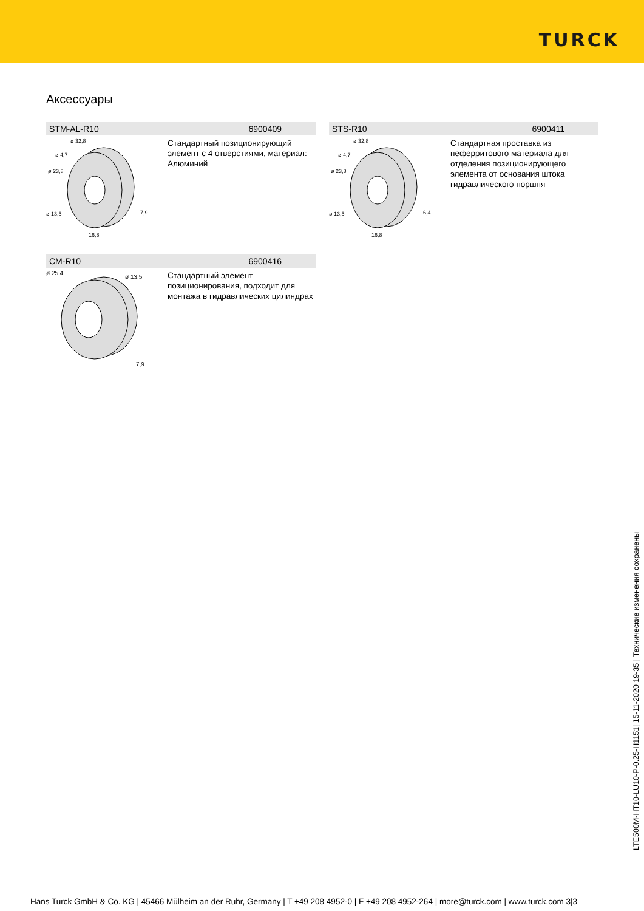TURCK
Аксессуары
STM-AL-R10 6900409
ø 32,8
ø 4,7
ø 23,8
ø 13,5
7,9
16,8
Стандартный позиционирующий элемент с 4 отверстиями, материал: Алюминий
STS-R10 6900411
ø 32,8
ø 4,7
ø 23,8
ø 13,5
6,4
16,8
Стандартная проставка из неферритового материала для отделения позиционирующего элемента от основания штока гидравлического поршня
CM-R10 6900416
ø 25,4
ø 13,5
7,9
Стандартный элемент позиционирования, подходит для монтажа в гидравлических цилиндрах
LTE500M-HT10-LU10-P-0.25-H1151| 15-11-2020 19-35 | Технические изменения сохранены
Hans Turck GmbH & Co. KG | 45466 Mülheim an der Ruhr, Germany | T +49 208 4952-0 | F +49 208 4952-264 | more@turck.com | www.turck.com 3|3